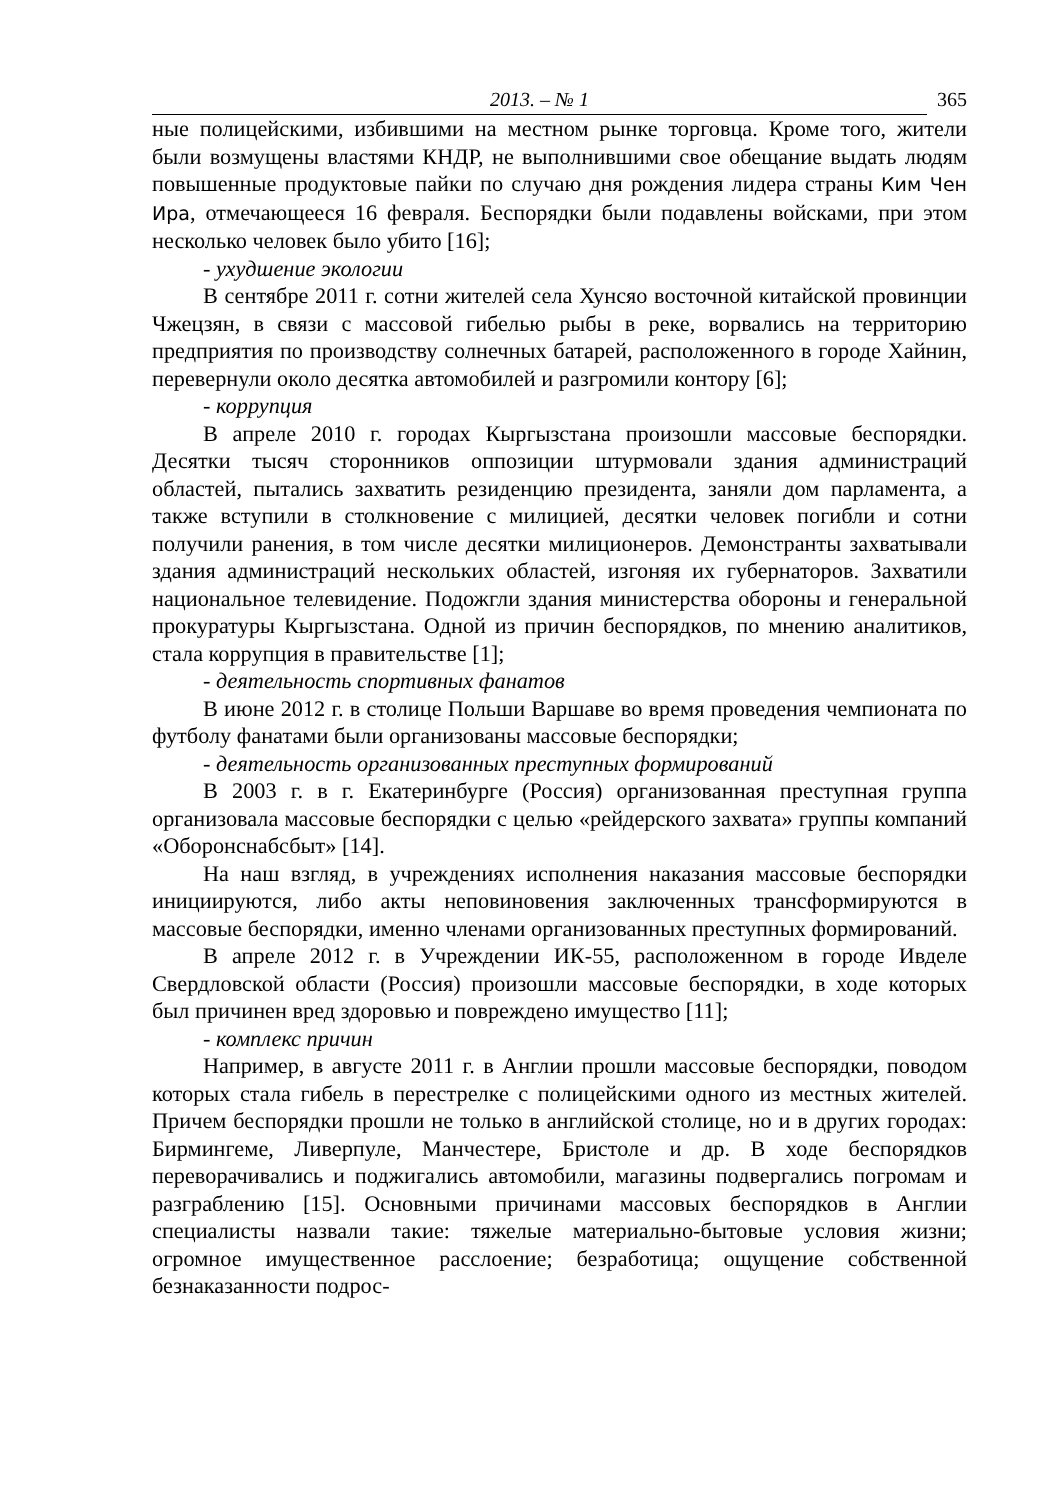2013. – № 1 365
ные полицейскими, избившими на местном рынке торговца. Кроме того, жители были возмущены властями КНДР, не выполнившими свое обещание выдать людям повышенные продуктовые пайки по случаю дня рождения лидера страны Ким Чен Ира, отмечающееся 16 февраля. Беспорядки были подавлены войсками, при этом несколько человек было убито [16];
- ухудшение экологии
В сентябре 2011 г. сотни жителей села Хунсяо восточной китайской провинции Чжецзян, в связи с массовой гибелью рыбы в реке, ворвались на территорию предприятия по производству солнечных батарей, расположенного в городе Хайнин, перевернули около десятка автомобилей и разгромили контору [6];
- коррупция
В апреле 2010 г. городах Кыргызстана произошли массовые беспорядки. Десятки тысяч сторонников оппозиции штурмовали здания администраций областей, пытались захватить резиденцию президента, заняли дом парламента, а также вступили в столкновение с милицией, десятки человек погибли и сотни получили ранения, в том числе десятки милиционеров. Демонстранты захватывали здания администраций нескольких областей, изгоняя их губернаторов. Захватили национальное телевидение. Подожгли здания министерства обороны и генеральной прокуратуры Кыргызстана. Одной из причин беспорядков, по мнению аналитиков, стала коррупция в правительстве [1];
- деятельность спортивных фанатов
В июне 2012 г. в столице Польши Варшаве во время проведения чемпионата по футболу фанатами были организованы массовые беспорядки;
- деятельность организованных преступных формирований
В 2003 г. в г. Екатеринбурге (Россия) организованная преступная группа организовала массовые беспорядки с целью «рейдерского захвата» группы компаний «Оборонснабсбыт» [14].
На наш взгляд, в учреждениях исполнения наказания массовые беспорядки инициируются, либо акты неповиновения заключенных трансформируются в массовые беспорядки, именно членами организованных преступных формирований.
В апреле 2012 г. в Учреждении ИК-55, расположенном в городе Ивделе Свердловской области (Россия) произошли массовые беспорядки, в ходе которых был причинен вред здоровью и повреждено имущество [11];
- комплекс причин
Например, в августе 2011 г. в Англии прошли массовые беспорядки, поводом которых стала гибель в перестрелке с полицейскими одного из местных жителей. Причем беспорядки прошли не только в английской столице, но и в других городах: Бирмингеме, Ливерпуле, Манчестере, Бристоле и др. В ходе беспорядков переворачивались и поджигались автомобили, магазины подвергались погромам и разграблению [15]. Основными причинами массовых беспорядков в Англии специалисты назвали такие: тяжелые материально-бытовые условия жизни; огромное имущественное расслоение; безработица; ощущение собственной безнаказанности подрос-